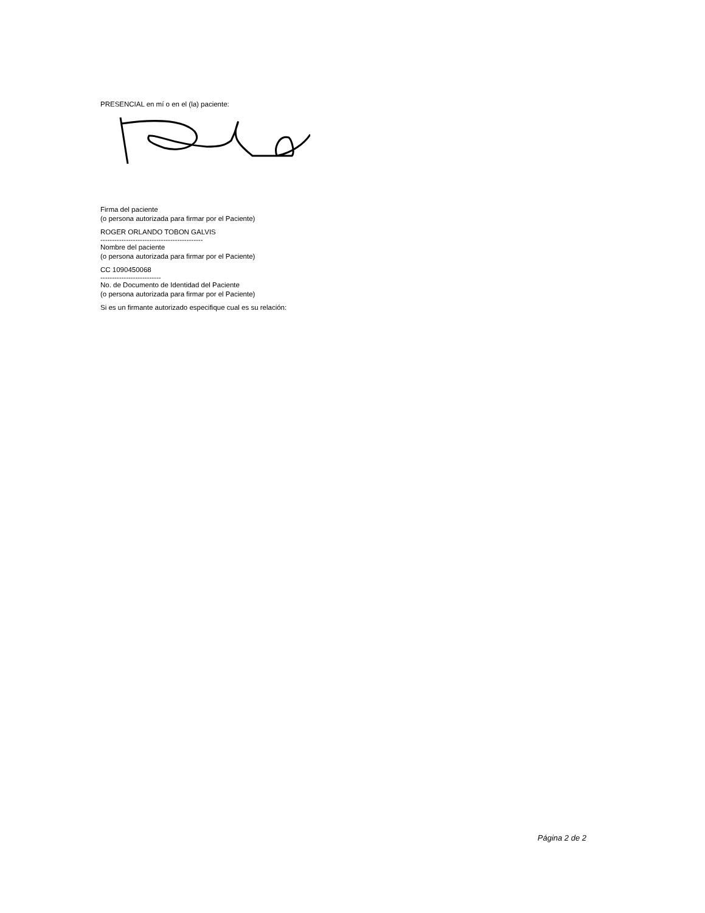PRESENCIAL en mí o en el (la) paciente:
Firma del paciente
(o persona autorizada para firmar por el Paciente)
ROGER ORLANDO TOBON GALVIS
--------------------------------------------
Nombre del paciente
(o persona autorizada para firmar por el Paciente)
CC 1090450068
--------------------------
No. de Documento de Identidad del Paciente
(o persona autorizada para firmar por el Paciente)
Si es un firmante autorizado especifique cual es su relación:
Página 2 de 2